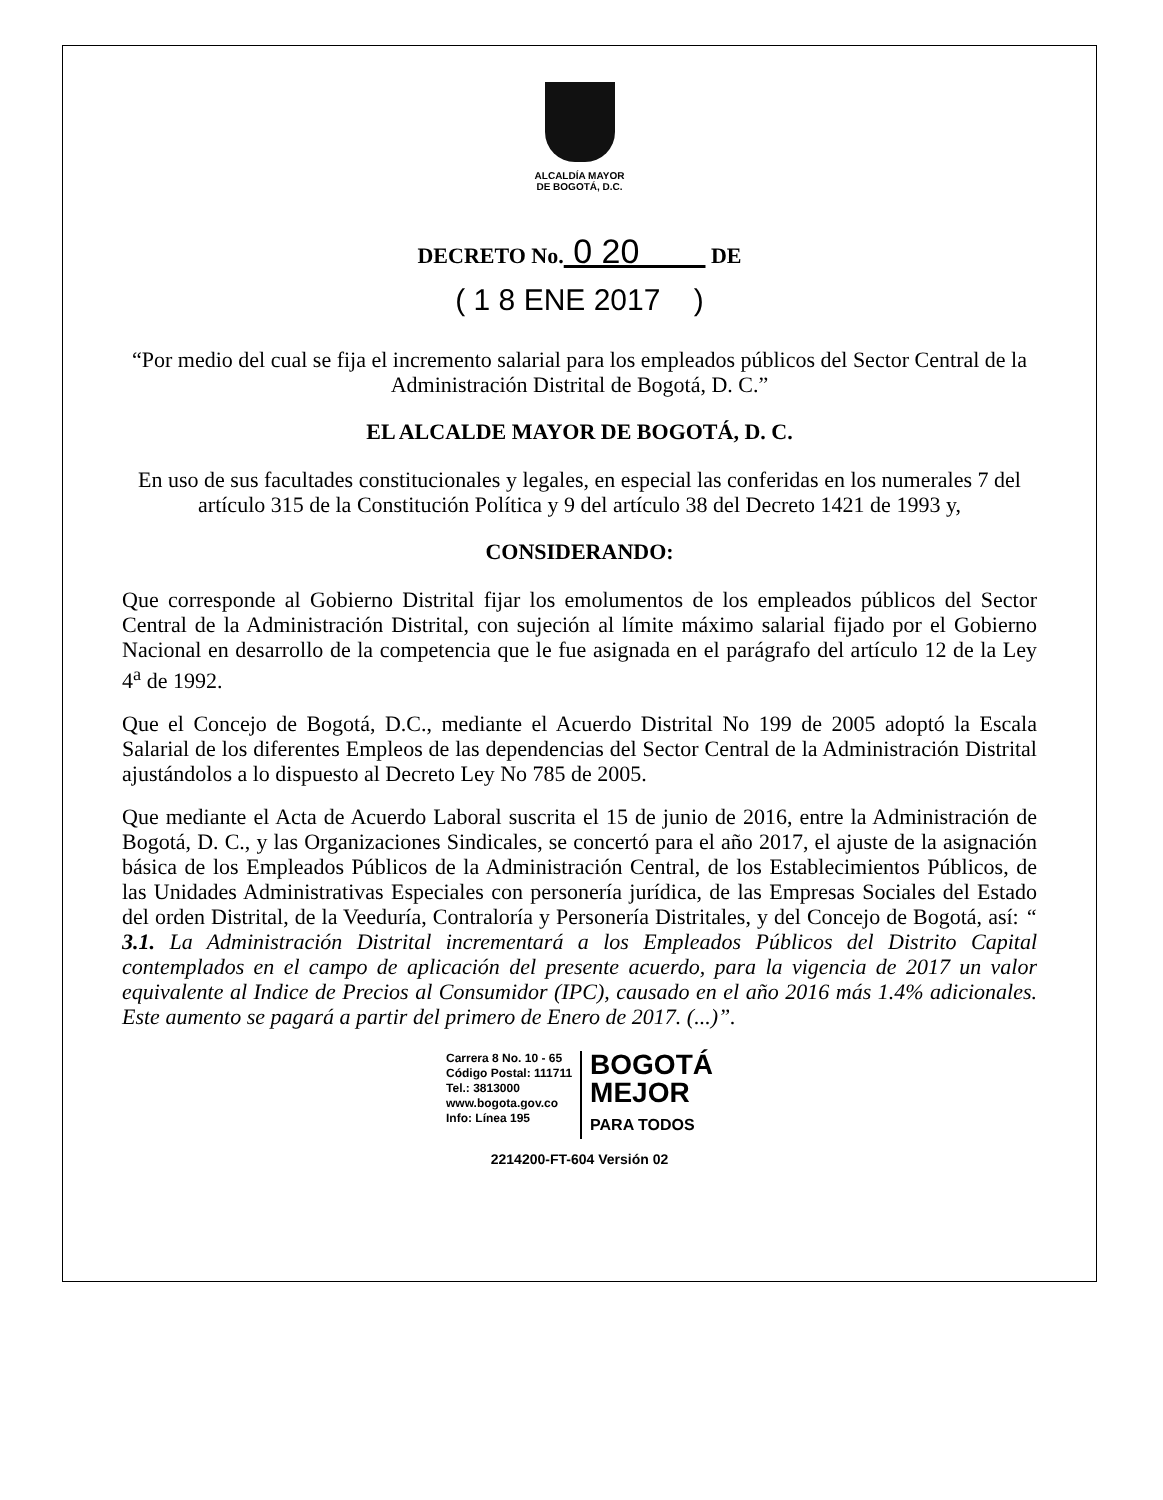ALCALDÍA MAYOR
DE BOGOTÁ, D.C.
DECRETO No. 0 20 DE
( 1 8 ENE 2017 )
“Por medio del cual se fija el incremento salarial para los empleados públicos del Sector Central de la Administración Distrital de Bogotá, D. C.”
EL ALCALDE MAYOR DE BOGOTÁ, D. C.
En uso de sus facultades constitucionales y legales, en especial las conferidas en los numerales 7 del artículo 315 de la Constitución Política y 9 del artículo 38 del Decreto 1421 de 1993 y,
CONSIDERANDO:
Que corresponde al Gobierno Distrital fijar los emolumentos de los empleados públicos del Sector Central de la Administración Distrital, con sujeción al límite máximo salarial fijado por el Gobierno Nacional en desarrollo de la competencia que le fue asignada en el parágrafo del artículo 12 de la Ley 4<sup>a</sup> de 1992.
Que el Concejo de Bogotá, D.C., mediante el Acuerdo Distrital No 199 de 2005 adoptó la Escala Salarial de los diferentes Empleos de las dependencias del Sector Central de la Administración Distrital ajustándolos a lo dispuesto al Decreto Ley No 785 de 2005.
Que mediante el Acta de Acuerdo Laboral suscrita el 15 de junio de 2016, entre la Administración de Bogotá, D. C., y las Organizaciones Sindicales, se concertó para el año 2017, el ajuste de la asignación básica de los Empleados Públicos de la Administración Central, de los Establecimientos Públicos, de las Unidades Administrativas Especiales con personería jurídica, de las Empresas Sociales del Estado del orden Distrital, de la Veeduría, Contraloría y Personería Distritales, y del Concejo de Bogotá, así: “ 3.1. La Administración Distrital incrementará a los Empleados Públicos del Distrito Capital contemplados en el campo de aplicación del presente acuerdo, para la vigencia de 2017 un valor equivalente al Indice de Precios al Consumidor (IPC), causado en el año 2016 más 1.4% adicionales. Este aumento se pagará a partir del primero de Enero de 2017. (...)”.
Carrera 8 No. 10 - 65
Código Postal: 111711
Tel.: 3813000
www.bogota.gov.co
Info: Línea 195
BOGOTÁ
MEJOR
PARA TODOS
2214200-FT-604 Versión 02